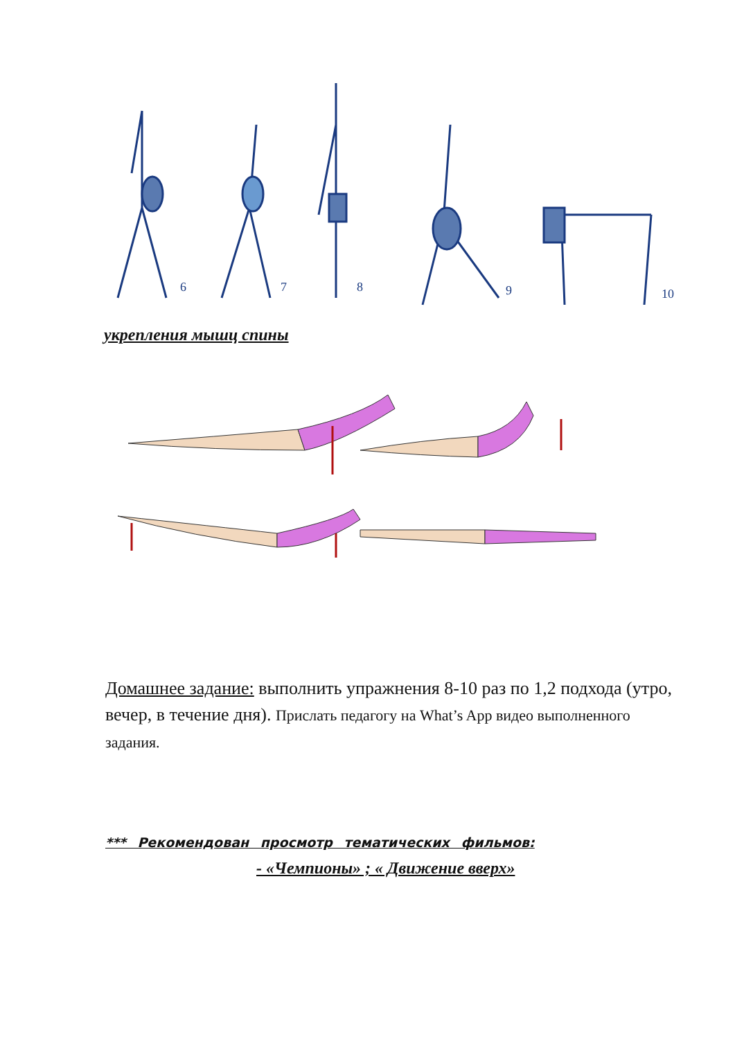6
7
8
9
10
укрепления мышц спины
Домашнее задание: выполнить упражнения 8-10 раз по 1,2 подхода (утро, вечер, в течение дня). Прислать педагогу на What’s App видео выполненного задания.
*** Рекомендован просмотр тематических фильмов:
- «Чемпионы» ; « Движение вверх»